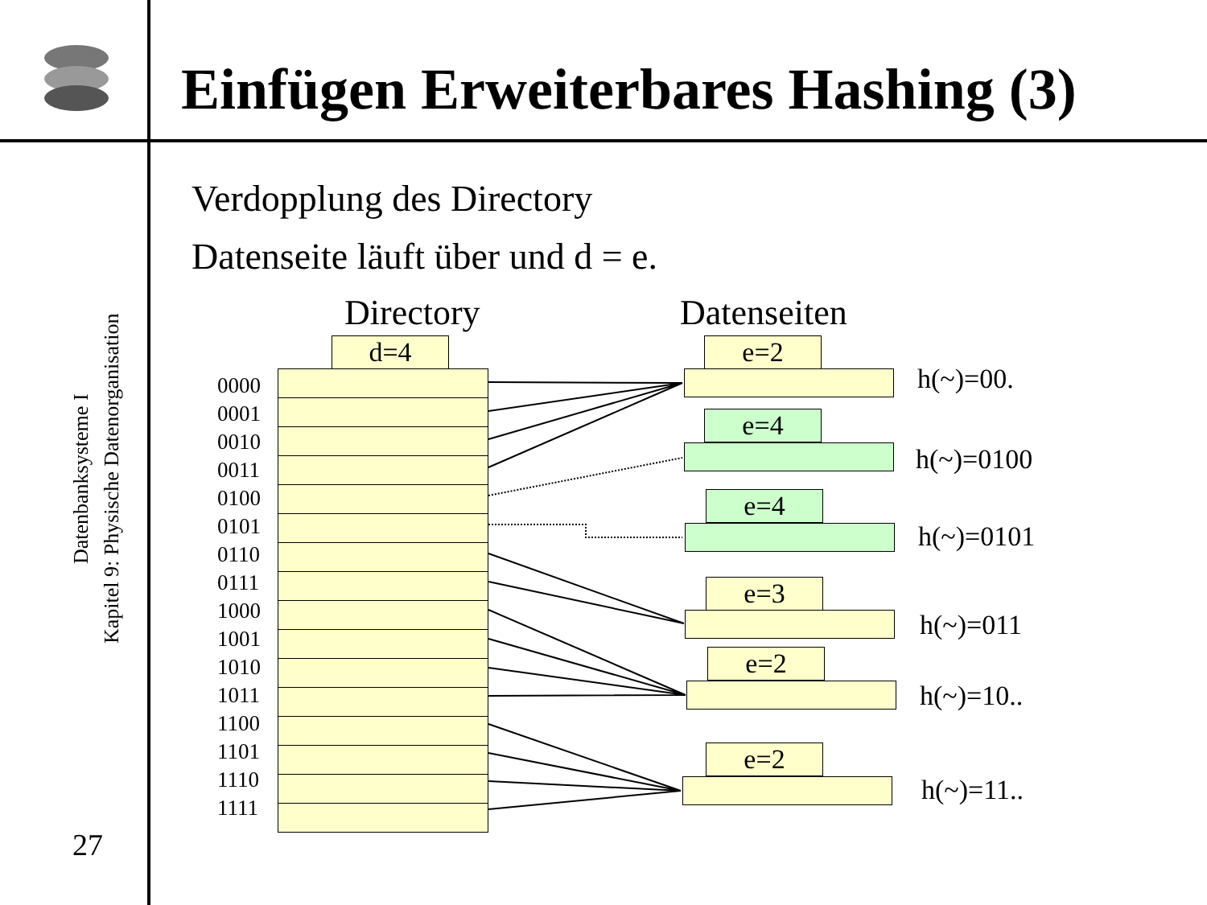Einfügen Erweiterbares Hashing (3)
Datenbanksysteme I
Kapitel 9: Physische Datenorganisation
27
Verdopplung des Directory
Datenseite läuft über und d = e.
Directory Datenseiten
d=4
0000
0001
0010
0011
0100
0101
0110
0111
1000
1001
1010
1011
1100
1101
1110
1111
e=2
h(~)=00.
e=4
h(~)=0100
e=4
h(~)=0101
e=3
h(~)=011
e=2
h(~)=10..
e=2
h(~)=11..